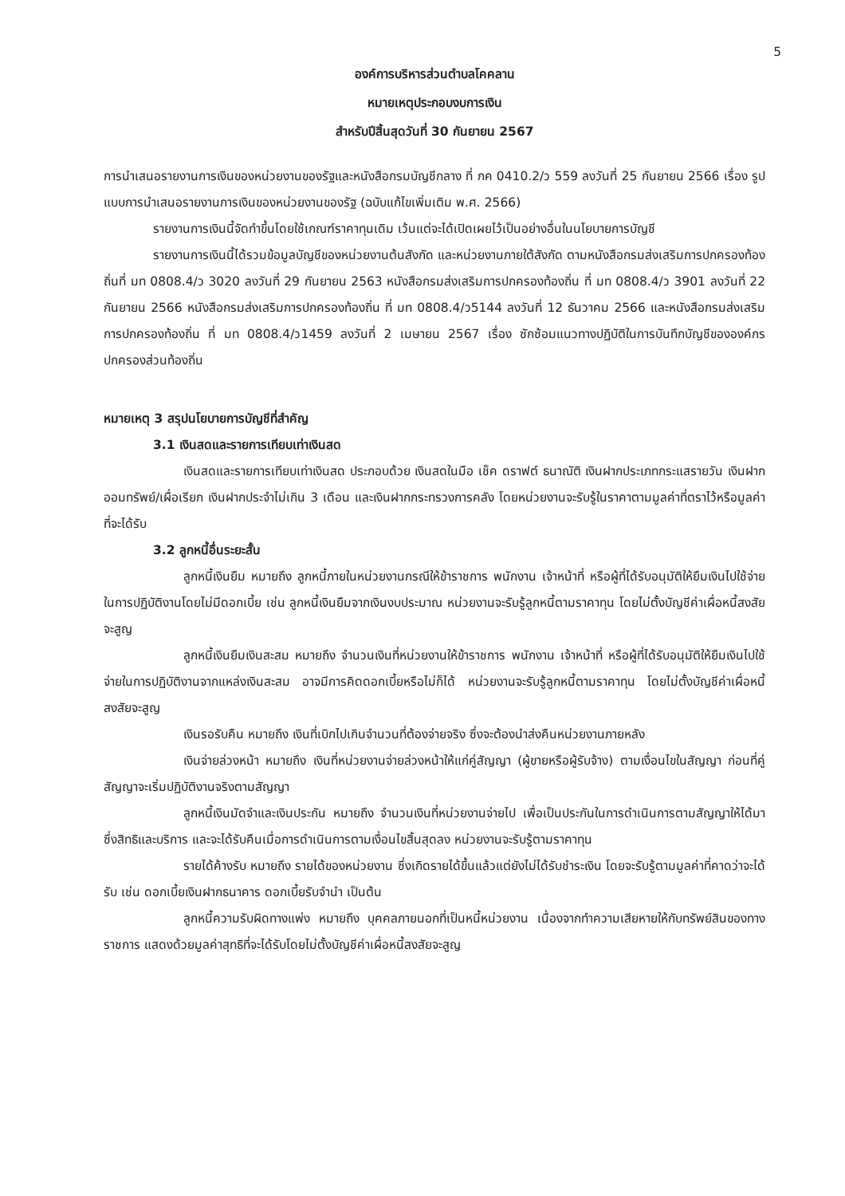5
องค์การบริหารส่วนตำบลโคคลาน
หมายเหตุประกอบงบการเงิน
สำหรับปีสิ้นสุดวันที่ 30 กันยายน 2567
การนำเสนอรายงานการเงินของหน่วยงานของรัฐและหนังสือกรมบัญชีกลาง ที่ กค 0410.2/ว 559 ลงวันที่ 25 กันยายน 2566 เรื่อง รูปแบบการนำเสนอรายงานการเงินของหน่วยงานของรัฐ (ฉบับแก้ไขเพิ่มเติม พ.ศ. 2566)
รายงานการเงินนี้จัดทำขึ้นโดยใช้เกณฑ์ราคาทุนเดิม เว้นแต่จะได้เปิดเผยไว้เป็นอย่างอื่นในนโยบายการบัญชี
รายงานการเงินนี้ได้รวมข้อมูลบัญชีของหน่วยงานต้นสังกัด และหน่วยงานภายใต้สังกัด ตามหนังสือกรมส่งเสริมการปกครองท้องถิ่นที่ มท 0808.4/ว 3020 ลงวันที่ 29 กันยายน 2563 หนังสือกรมส่งเสริมการปกครองท้องถิ่น ที่ มท 0808.4/ว 3901 ลงวันที่ 22 กันยายน 2566 หนังสือกรมส่งเสริมการปกครองท้องถิ่น ที่ มท 0808.4/ว5144 ลงวันที่ 12 ธันวาคม 2566 และหนังสือกรมส่งเสริมการปกครองท้องถิ่น ที่ มท 0808.4/ว1459 ลงวันที่ 2 เมษายน 2567 เรื่อง ซักซ้อมแนวทางปฏิบัติในการบันทึกบัญชีขององค์กรปกครองส่วนท้องถิ่น
หมายเหตุ 3 สรุปนโยบายการบัญชีที่สำคัญ
3.1 เงินสดและรายการเทียบเท่าเงินสด
เงินสดและรายการเทียบเท่าเงินสด ประกอบด้วย เงินสดในมือ เช็ค ดราฟต์ ธนาณัติ เงินฝากประเภทกระแสรายวัน เงินฝากออมทรัพย์/เผื่อเรียก เงินฝากประจำไม่เกิน 3 เดือน และเงินฝากกระทรวงการคลัง โดยหน่วยงานจะรับรู้ในราคาตามมูลค่าที่ตราไว้หรือมูลค่าที่จะได้รับ
3.2 ลูกหนี้อื่นระยะสั้น
ลูกหนี้เงินยืม หมายถึง ลูกหนี้ภายในหน่วยงานกรณีให้ข้าราชการ พนักงาน เจ้าหน้าที่ หรือผู้ที่ได้รับอนุมัติให้ยืมเงินไปใช้จ่ายในการปฏิบัติงานโดยไม่มีดอกเบี้ย เช่น ลูกหนี้เงินยืมจากเงินงบประมาณ หน่วยงานจะรับรู้ลูกหนี้ตามราคาทุน โดยไม่ตั้งบัญชีค่าเผื่อหนี้สงสัยจะสูญ
ลูกหนี้เงินยืมเงินสะสม หมายถึง จำนวนเงินที่หน่วยงานให้ข้าราชการ พนักงาน เจ้าหน้าที่ หรือผู้ที่ได้รับอนุมัติให้ยืมเงินไปใช้จ่ายในการปฏิบัติงานจากแหล่งเงินสะสม อาจมีการคิดดอกเบี้ยหรือไม่ก็ได้ หน่วยงานจะรับรู้ลูกหนี้ตามราคาทุน โดยไม่ตั้งบัญชีค่าเผื่อหนี้สงสัยจะสูญ
เงินรอรับคืน หมายถึง เงินที่เบิกไปเกินจำนวนที่ต้องจ่ายจริง ซึ่งจะต้องนำส่งคืนหน่วยงานภายหลัง
เงินจ่ายล่วงหน้า หมายถึง เงินที่หน่วยงานจ่ายล่วงหน้าให้แก่คู่สัญญา (ผู้ขายหรือผู้รับจ้าง) ตามเงื่อนไขในสัญญา ก่อนที่คู่สัญญาจะเริ่มปฏิบัติงานจริงตามสัญญา
ลูกหนี้เงินมัดจำและเงินประกัน หมายถึง จำนวนเงินที่หน่วยงานจ่ายไป เพื่อเป็นประกันในการดำเนินการตามสัญญาให้ได้มาซึ่งสิทธิและบริการ และจะได้รับคืนเมื่อการดำเนินการตามเงื่อนไขสิ้นสุดลง หน่วยงานจะรับรู้ตามราคาทุน
รายได้ค้างรับ หมายถึง รายได้ของหน่วยงาน ซึ่งเกิดรายได้ขึ้นแล้วแต่ยังไม่ได้รับชำระเงิน โดยจะรับรู้ตามมูลค่าที่คาดว่าจะได้รับ เช่น ดอกเบี้ยเงินฝากธนาคาร ดอกเบี้ยรับจำนำ เป็นต้น
ลูกหนี้ความรับผิดทางแพ่ง หมายถึง บุคคลภายนอกที่เป็นหนี้หน่วยงาน เนื่องจากทำความเสียหายให้กับทรัพย์สินของทางราชการ แสดงด้วยมูลค่าสุทธิที่จะได้รับโดยไม่ตั้งบัญชีค่าเผื่อหนี้สงสัยจะสูญ